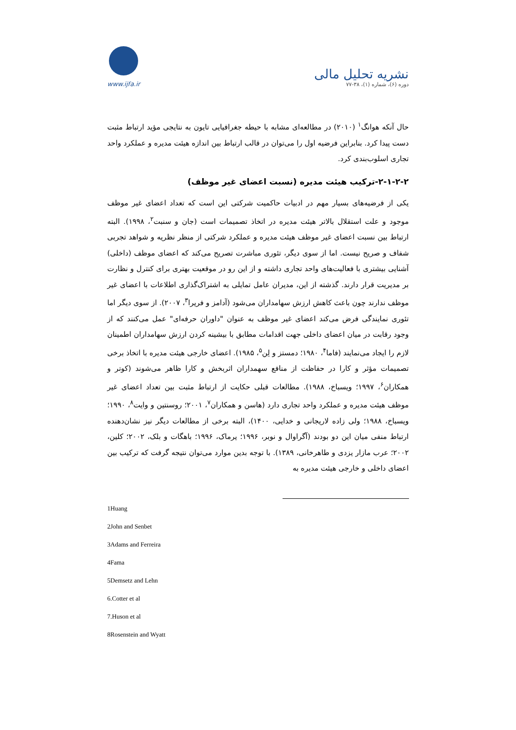www.ijfa.ir
نشریه تحلیل مالی
دوره (۶)، شماره (۱)، ۳۸-۷۷
حال آنکه هوانگ<sup>۱</sup> (۲۰۱۰) در مطالعه‌ای مشابه با حیطه جغرافیایی تایون به نتایجی مؤید ارتباط مثبت دست پیدا کرد. بنابراین فرضیه اول را می‌توان در قالب ارتباط بین اندازه هیئت مدیره و عملکرد واحد تجاری اسلوب‌بندی کرد.
۲-۱-۲-۲-ترکیب هیئت مدیره (نسبت اعضای غیر موظف)
یکی از فرضیه‌های بسیار مهم در ادبیات حاکمیت شرکتی این است که تعداد اعضای غیر موظف موجود و علت استقلال بالاتر هیئت مدیره در اتخاذ تصمیمات است (جان و سنبت<sup>۲</sup>، ۱۹۹۸). البته ارتباط بین نسبت اعضای غیر موظف هیئت مدیره و عملکرد شرکتی از منظر نظریه و شواهد تجربی شفاف و صریح نیست. اما از سوی دیگر، تئوری مباشرت تصریح می‌کند که اعضای موظف (داخلی) آشنایی بیشتری با فعالیت‌های واحد تجاری داشته و از این رو در موقعیت بهتری برای کنترل و نظارت بر مدیریت قرار دارند. گذشته از این، مدیران عامل تمایلی به اشتراک‌گذاری اطلاعات با اعضای غیر موظف ندارند چون باعث کاهش ارزش سهامداران می‌شود (آدامز و فریرا<sup>۳</sup>، ۲۰۰۷). از سوی دیگر اما تئوری نمایندگی فرض می‌کند اعضای غیر موظف به عنوان "داوران حرفه‌ای" عمل می‌کنند که از وجود رقابت در میان اعضای داخلی جهت اقدامات مطابق با بیشینه کردن ارزش سهامداران اطمینان لازم را ایجاد می‌نمایند (فاما<sup>۴</sup>، ۱۹۸۰؛ دمستز و لِن<sup>۵</sup>، ۱۹۸۵). اعضای خارجی هیئت مدیره با اتخاذ برخی تصمیمات مؤثر و کارا در حفاظت از منافع سهمداران اثربخش و کارا ظاهر می‌شوند (کوتر و همکاران<sup>۶</sup>، ۱۹۹۷؛ ویسباخ، ۱۹۸۸). مطالعات قبلی حکایت از ارتباط مثبت بین تعداد اعضای غیر موظف هیئت مدیره و عملکرد واحد تجاری دارد (هاسن و همکاران<sup>۷</sup>، ۲۰۰۱؛ روسنتین و وایت<sup>۸</sup>، ۱۹۹۰؛ ویسباخ، ۱۹۸۸؛ ولی زاده لاریجانی و خدایی، ۱۴۰۰)، البته برخی از مطالعات دیگر نیز نشان‌دهنده ارتباط منفی میان این دو بودند (آگراوال و نوبر، ۱۹۹۶؛ یرماک، ۱۹۹۶؛ باهگات و بلک، ۲۰۰۲؛ کلین، ۲۰۰۲؛ عرب مازار یزدی و طاهرخانی، ۱۳۸۹). با توجه بدین موارد می‌توان نتیجه گرفت که ترکیب بین اعضای داخلی و خارجی هیئت مدیره به
1Huang
2John and Senbet
3Adams and Ferreira
4Fama
5Demsetz and Lehn
6.Cotter et al
7.Huson et al
8Rosenstein and Wyatt